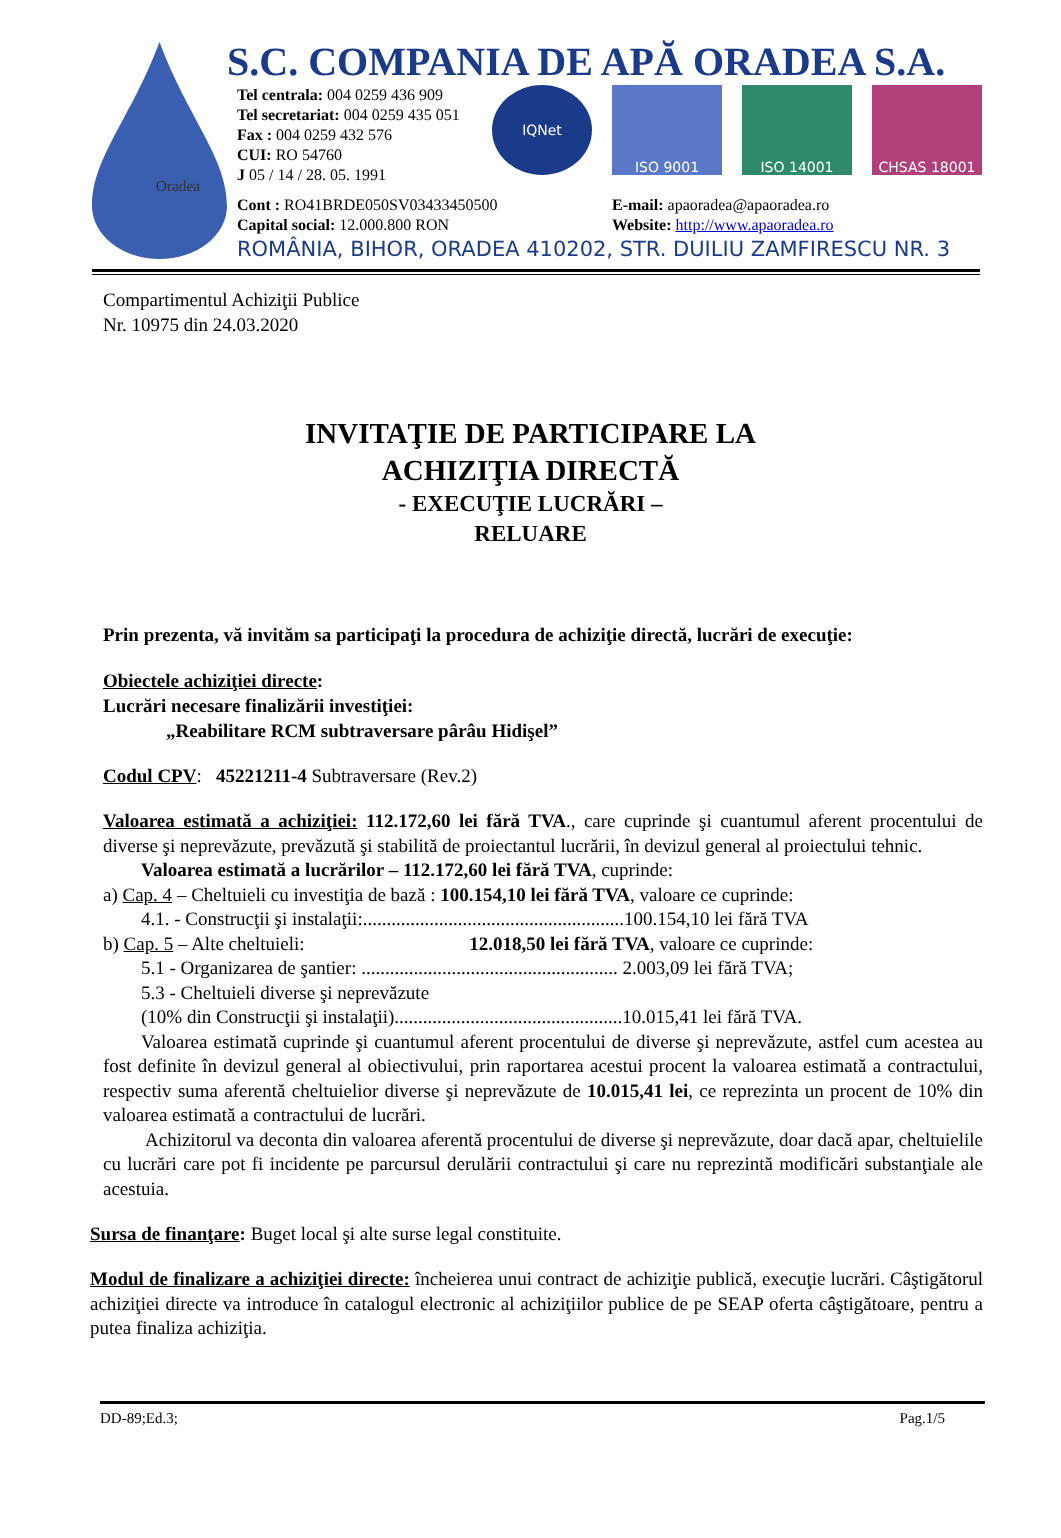Oradea
S.C. COMPANIA DE APĂ ORADEA S.A.
Tel centrala: 004 0259 436 909
Tel secretariat: 004 0259 435 051
Fax : 004 0259 432 576
CUI: RO 54760
J 05 / 14 / 28. 05. 1991
IQNet ISO 9001 ISO 14001 CHSAS 18001
Cont : RO41BRDE050SV03433450500
Capital social: 12.000.800 RON
E-mail: apaoradea@apaoradea.ro
Website: http://www.apaoradea.ro
ROMÂNIA, BIHOR, ORADEA 410202, STR. DUILIU ZAMFIRESCU NR. 3
Compartimentul Achiziţii Publice
Nr. 10975 din 24.03.2020
INVITAŢIE DE PARTICIPARE LA
ACHIZIŢIA DIRECTĂ
- EXECUŢIE LUCRĂRI –
RELUARE
Prin prezenta, vă invităm sa participaţi la procedura de achiziţie directă, lucrări de execuţie:
Obiectele achiziţiei directe:
Lucrări necesare finalizării investiţiei:
„Reabilitare RCM subtraversare pârâu Hidişel”
Codul CPV: 45221211-4 Subtraversare (Rev.2)
Valoarea estimată a achiziţiei: 112.172,60 lei fără TVA., care cuprinde şi cuantumul aferent procentului de diverse şi neprevăzute, prevăzută şi stabilită de proiectantul lucrării, în devizul general al proiectului tehnic.
Valoarea estimată a lucrărilor – 112.172,60 lei fără TVA, cuprinde:
a) Cap. 4 – Cheltuieli cu investiţia de bază : 100.154,10 lei fără TVA, valoare ce cuprinde:
4.1. - Construcţii şi instalaţii:.......................................................100.154,10 lei fără TVA
b) Cap. 5 – Alte cheltuieli: 12.018,50 lei fără TVA, valoare ce cuprinde:
5.1 - Organizarea de şantier: ...................................................... 2.003,09 lei fără TVA;
5.3 - Cheltuieli diverse şi neprevăzute
(10% din Construcţii şi instalaţii)................................................10.015,41 lei fără TVA.
Valoarea estimată cuprinde şi cuantumul aferent procentului de diverse şi neprevăzute, astfel cum acestea au fost definite în devizul general al obiectivului, prin raportarea acestui procent la valoarea estimată a contractului, respectiv suma aferentă cheltuielior diverse şi neprevăzute de 10.015,41 lei, ce reprezinta un procent de 10% din valoarea estimată a contractului de lucrări.
Achizitorul va deconta din valoarea aferentă procentului de diverse şi neprevăzute, doar dacă apar, cheltuielile cu lucrări care pot fi incidente pe parcursul derulării contractului şi care nu reprezintă modificări substanţiale ale acestuia.
Sursa de finanţare: Buget local şi alte surse legal constituite.
Modul de finalizare a achiziţiei directe: încheierea unui contract de achiziţie publică, execuţie lucrări. Câştigătorul achiziţiei directe va introduce în catalogul electronic al achiziţiilor publice de pe SEAP oferta câştigătoare, pentru a putea finaliza achiziţia.
DD-89;Ed.3; Pag.1/5